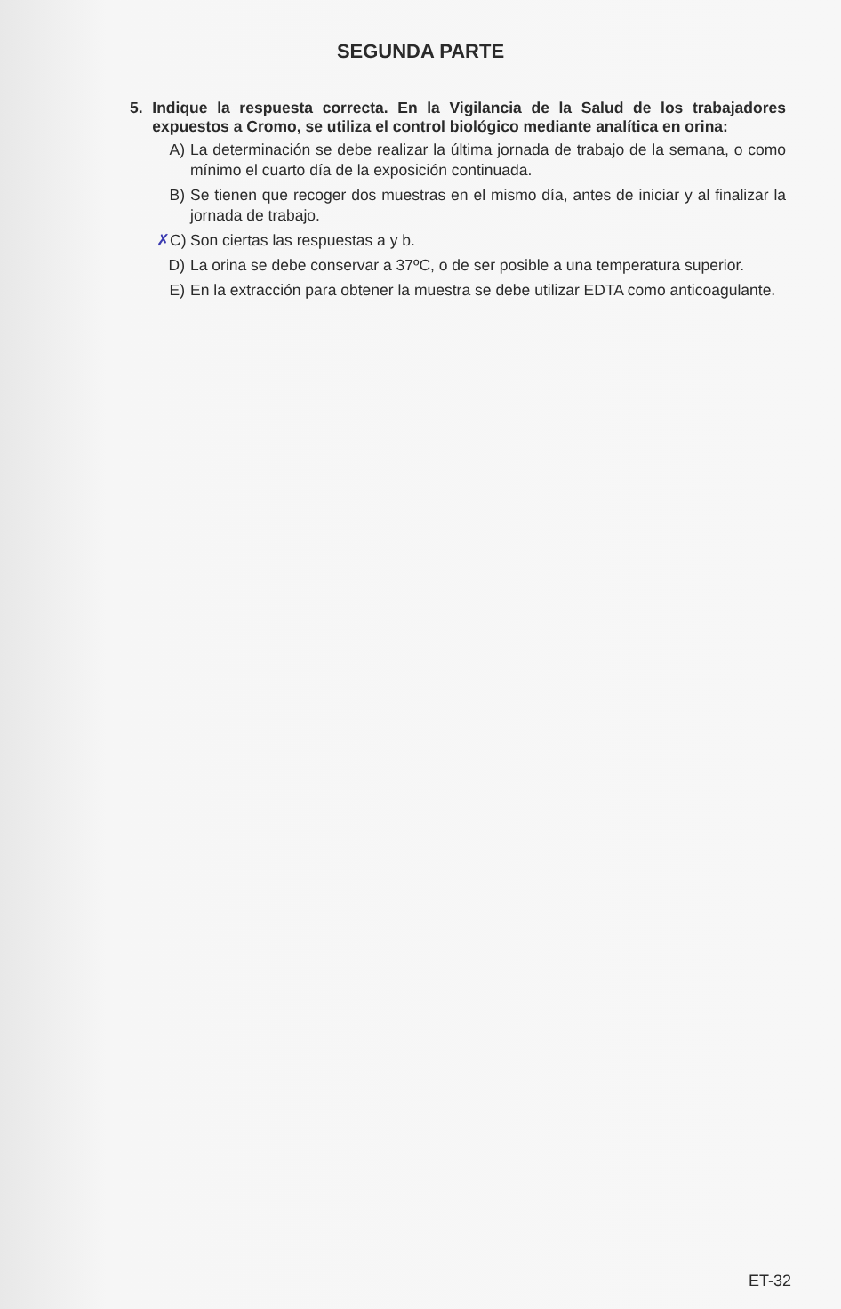SEGUNDA PARTE
5.
Indique la respuesta correcta. En la Vigilancia de la Salud de los trabajadores expuestos a Cromo, se utiliza el control biológico mediante analítica en orina:
A) La determinación se debe realizar la última jornada de trabajo de la semana, o como mínimo el cuarto día de la exposición continuada.
B) Se tienen que recoger dos muestras en el mismo día, antes de iniciar y al finalizar la jornada de trabajo.
✗C) Son ciertas las respuestas a y b.
D) La orina se debe conservar a 37ºC, o de ser posible a una temperatura superior.
E) En la extracción para obtener la muestra se debe utilizar EDTA como anticoagulante.
ET-32